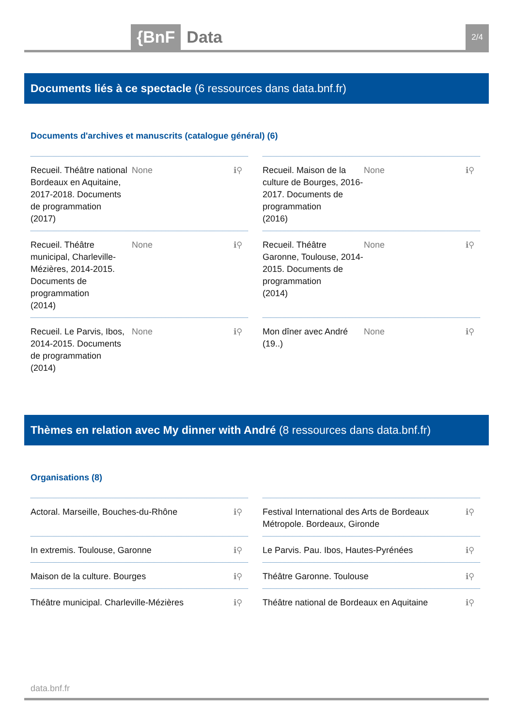{BnF Data 2/4
Documents liés à ce spectacle (6 ressources dans data.bnf.fr)
Documents d'archives et manuscrits (catalogue général) (6)
Recueil. Théâtre national Bordeaux en Aquitaine, 2017-2018. Documents de programmation
(2017)
None ℹ⚲
Recueil. Maison de la culture de Bourges, 2016-2017. Documents de programmation
(2016)
None ℹ⚲
Recueil. Théâtre municipal, Charleville-Mézières, 2014-2015. Documents de programmation
(2014)
None ℹ⚲
Recueil. Théâtre Garonne, Toulouse, 2014-2015. Documents de programmation
(2014)
None ℹ⚲
Recueil. Le Parvis, Ibos, 2014-2015. Documents de programmation
(2014)
None ℹ⚲
Mon dîner avec André
(19..)
None ℹ⚲
Thèmes en relation avec My dinner with André (8 ressources dans data.bnf.fr)
Organisations (8)
Actoral. Marseille, Bouches-du-Rhône
ℹ⚲
Festival International des Arts de Bordeaux Métropole. Bordeaux, Gironde
ℹ⚲
In extremis. Toulouse, Garonne ℹ⚲
Le Parvis. Pau. Ibos, Hautes-Pyrénées
ℹ⚲
Maison de la culture. Bourges ℹ⚲
Théâtre Garonne. Toulouse ℹ⚲
Théâtre municipal. Charleville-Mézières
ℹ⚲
Théâtre national de Bordeaux en Aquitaine
ℹ⚲
data.bnf.fr